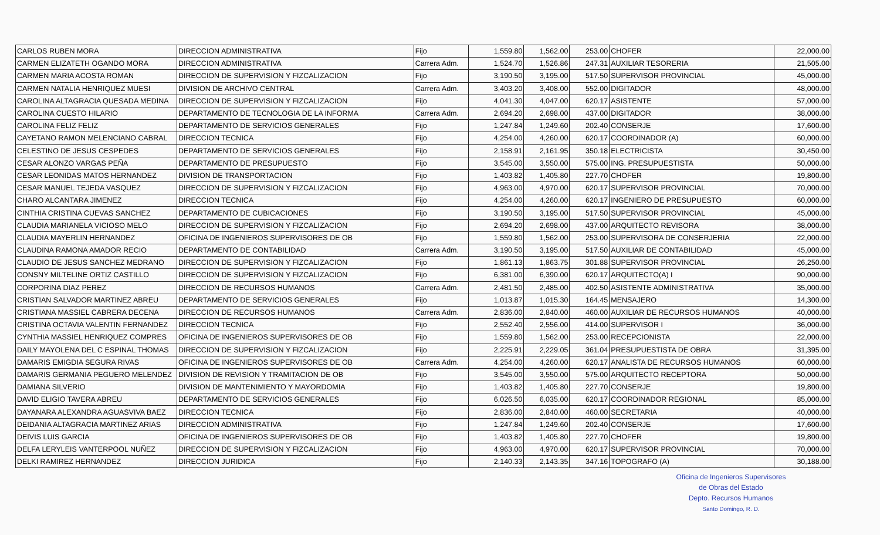| CARLOS RUBEN MORA | DIRECCION ADMINISTRATIVA | Fijo | 1,559.80 | 1,562.00 | 253.00 | CHOFER | 22,000.00 |
| CARMEN ELIZATETH OGANDO MORA | DIRECCION ADMINISTRATIVA | Carrera Adm. | 1,524.70 | 1,526.86 | 247.31 | AUXILIAR TESORERIA | 21,505.00 |
| CARMEN MARIA ACOSTA ROMAN | DIRECCION DE SUPERVISION Y FIZCALIZACION | Fijo | 3,190.50 | 3,195.00 | 517.50 | SUPERVISOR PROVINCIAL | 45,000.00 |
| CARMEN NATALIA HENRIQUEZ MUESI | DIVISION DE ARCHIVO CENTRAL | Carrera Adm. | 3,403.20 | 3,408.00 | 552.00 | DIGITADOR | 48,000.00 |
| CAROLINA ALTAGRACIA QUESADA MEDINA | DIRECCION DE SUPERVISION Y FIZCALIZACION | Fijo | 4,041.30 | 4,047.00 | 620.17 | ASISTENTE | 57,000.00 |
| CAROLINA CUESTO HILARIO | DEPARTAMENTO DE TECNOLOGIA DE LA INFORMA | Carrera Adm. | 2,694.20 | 2,698.00 | 437.00 | DIGITADOR | 38,000.00 |
| CAROLINA FELIZ FELIZ | DEPARTAMENTO DE SERVICIOS GENERALES | Fijo | 1,247.84 | 1,249.60 | 202.40 | CONSERJE | 17,600.00 |
| CAYETANO RAMON MELENCIANO CABRAL | DIRECCION TECNICA | Fijo | 4,254.00 | 4,260.00 | 620.17 | COORDINADOR (A) | 60,000.00 |
| CELESTINO DE JESUS CESPEDES | DEPARTAMENTO DE SERVICIOS GENERALES | Fijo | 2,158.91 | 2,161.95 | 350.18 | ELECTRICISTA | 30,450.00 |
| CESAR ALONZO VARGAS PEÑA | DEPARTAMENTO DE PRESUPUESTO | Fijo | 3,545.00 | 3,550.00 | 575.00 | ING. PRESUPUESTISTA | 50,000.00 |
| CESAR LEONIDAS MATOS HERNANDEZ | DIVISION DE TRANSPORTACION | Fijo | 1,403.82 | 1,405.80 | 227.70 | CHOFER | 19,800.00 |
| CESAR MANUEL TEJEDA VASQUEZ | DIRECCION DE SUPERVISION Y FIZCALIZACION | Fijo | 4,963.00 | 4,970.00 | 620.17 | SUPERVISOR PROVINCIAL | 70,000.00 |
| CHARO ALCANTARA JIMENEZ | DIRECCION TECNICA | Fijo | 4,254.00 | 4,260.00 | 620.17 | INGENIERO DE PRESUPUESTO | 60,000.00 |
| CINTHIA CRISTINA CUEVAS SANCHEZ | DEPARTAMENTO DE CUBICACIONES | Fijo | 3,190.50 | 3,195.00 | 517.50 | SUPERVISOR PROVINCIAL | 45,000.00 |
| CLAUDIA MARIANELA VICIOSO MELO | DIRECCION DE SUPERVISION Y FIZCALIZACION | Fijo | 2,694.20 | 2,698.00 | 437.00 | ARQUITECTO REVISORA | 38,000.00 |
| CLAUDIA MAYERLIN HERNANDEZ | OFICINA DE INGENIEROS SUPERVISORES DE OB | Fijo | 1,559.80 | 1,562.00 | 253.00 | SUPERVISORA DE CONSERJERIA | 22,000.00 |
| CLAUDINA RAMONA AMADOR RECIO | DEPARTAMENTO DE CONTABILIDAD | Carrera Adm. | 3,190.50 | 3,195.00 | 517.50 | AUXILIAR DE CONTABILIDAD | 45,000.00 |
| CLAUDIO DE JESUS SANCHEZ MEDRANO | DIRECCION DE SUPERVISION Y FIZCALIZACION | Fijo | 1,861.13 | 1,863.75 | 301.88 | SUPERVISOR PROVINCIAL | 26,250.00 |
| CONSNY MILTELINE ORTIZ CASTILLO | DIRECCION DE SUPERVISION Y FIZCALIZACION | Fijo | 6,381.00 | 6,390.00 | 620.17 | ARQUITECTO(A) I | 90,000.00 |
| CORPORINA DIAZ PEREZ | DIRECCION DE RECURSOS HUMANOS | Carrera Adm. | 2,481.50 | 2,485.00 | 402.50 | ASISTENTE ADMINISTRATIVA | 35,000.00 |
| CRISTIAN SALVADOR MARTINEZ ABREU | DEPARTAMENTO DE SERVICIOS GENERALES | Fijo | 1,013.87 | 1,015.30 | 164.45 | MENSAJERO | 14,300.00 |
| CRISTIANA MASSIEL CABRERA DECENA | DIRECCION DE RECURSOS HUMANOS | Carrera Adm. | 2,836.00 | 2,840.00 | 460.00 | AUXILIAR DE RECURSOS HUMANOS | 40,000.00 |
| CRISTINA OCTAVIA VALENTIN FERNANDEZ | DIRECCION TECNICA | Fijo | 2,552.40 | 2,556.00 | 414.00 | SUPERVISOR I | 36,000.00 |
| CYNTHIA MASSIEL HENRIQUEZ COMPRES | OFICINA DE INGENIEROS SUPERVISORES DE OB | Fijo | 1,559.80 | 1,562.00 | 253.00 | RECEPCIONISTA | 22,000.00 |
| DAILY MAYOLENA DEL C ESPINAL THOMAS | DIRECCION DE SUPERVISION Y FIZCALIZACION | Fijo | 2,225.91 | 2,229.05 | 361.04 | PRESUPUESTISTA DE OBRA | 31,395.00 |
| DAMARIS EMIGDIA SEGURA RIVAS | OFICINA DE INGENIEROS SUPERVISORES DE OB | Carrera Adm. | 4,254.00 | 4,260.00 | 620.17 | ANALISTA DE RECURSOS HUMANOS | 60,000.00 |
| DAMARIS GERMANIA PEGUERO MELENDEZ | DIVISION DE REVISION Y TRAMITACION DE OB | Fijo | 3,545.00 | 3,550.00 | 575.00 | ARQUITECTO RECEPTORA | 50,000.00 |
| DAMIANA SILVERIO | DIVISION DE MANTENIMIENTO Y MAYORDOMIA | Fijo | 1,403.82 | 1,405.80 | 227.70 | CONSERJE | 19,800.00 |
| DAVID ELIGIO TAVERA ABREU | DEPARTAMENTO DE SERVICIOS GENERALES | Fijo | 6,026.50 | 6,035.00 | 620.17 | COORDINADOR REGIONAL | 85,000.00 |
| DAYANARA ALEXANDRA AGUASVIVA BAEZ | DIRECCION TECNICA | Fijo | 2,836.00 | 2,840.00 | 460.00 | SECRETARIA | 40,000.00 |
| DEIDANIA ALTAGRACIA MARTINEZ ARIAS | DIRECCION ADMINISTRATIVA | Fijo | 1,247.84 | 1,249.60 | 202.40 | CONSERJE | 17,600.00 |
| DEIVIS LUIS GARCIA | OFICINA DE INGENIEROS SUPERVISORES DE OB | Fijo | 1,403.82 | 1,405.80 | 227.70 | CHOFER | 19,800.00 |
| DELFA LERYLEIS VANTERPOOL NUÑEZ | DIRECCION DE SUPERVISION Y FIZCALIZACION | Fijo | 4,963.00 | 4,970.00 | 620.17 | SUPERVISOR PROVINCIAL | 70,000.00 |
| DELKI RAMIREZ HERNANDEZ | DIRECCION JURIDICA | Fijo | 2,140.33 | 2,143.35 | 347.16 | TOPOGRAFO (A) | 30,188.00 |
Oficina de Ingenieros Supervisores
de Obras del Estado
Depto. Recursos Humanos
Santo Domingo, R. D.